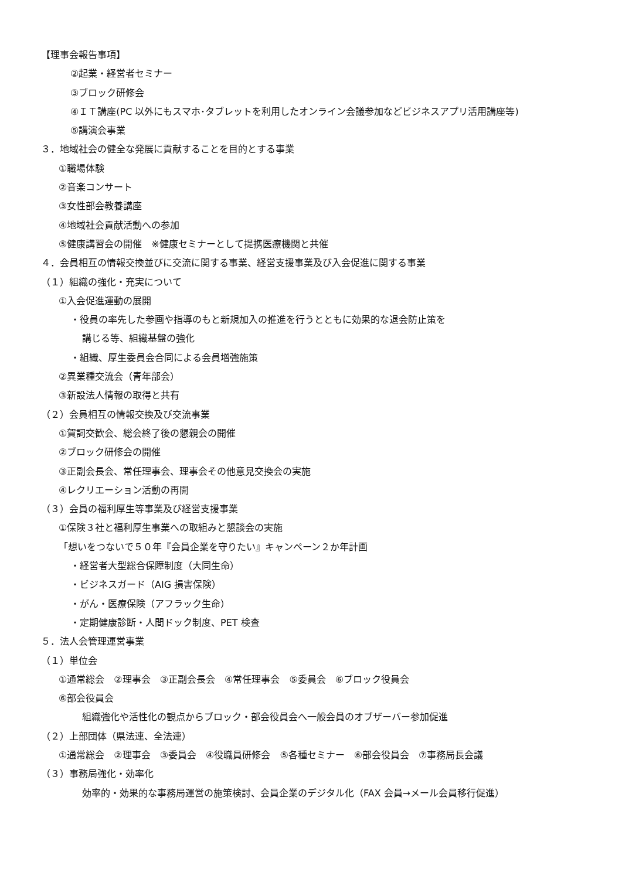【理事会報告事項】
②起業・経営者セミナー
③ブロック研修会
④ＩＴ講座(PC 以外にもスマホ･タブレットを利用したオンライン会議参加などビジネスアプリ活用講座等)
⑤講演会事業
３．地域社会の健全な発展に貢献することを目的とする事業
①職場体験
②音楽コンサート
③女性部会教養講座
④地域社会貢献活動への参加
⑤健康講習会の開催　※健康セミナーとして提携医療機関と共催
４．会員相互の情報交換並びに交流に関する事業、経営支援事業及び入会促進に関する事業
（１）組織の強化・充実について
①入会促進運動の展開
・役員の率先した参画や指導のもと新規加入の推進を行うとともに効果的な退会防止策を
講じる等、組織基盤の強化
・組織、厚生委員会合同による会員増強施策
②異業種交流会（青年部会）
③新設法人情報の取得と共有
（２）会員相互の情報交換及び交流事業
①賀詞交歓会、総会終了後の懇親会の開催
②ブロック研修会の開催
③正副会長会、常任理事会、理事会その他意見交換会の実施
④レクリエーション活動の再開
（３）会員の福利厚生等事業及び経営支援事業
①保険３社と福利厚生事業への取組みと懇談会の実施
「想いをつないで５０年『会員企業を守りたい』キャンペーン２か年計画
・経営者大型総合保障制度（大同生命）
・ビジネスガード（AIG 損害保険）
・がん・医療保険（アフラック生命）
・定期健康診断・人間ドック制度、PET 検査
５．法人会管理運営事業
（１）単位会
①通常総会　②理事会　③正副会長会　④常任理事会　⑤委員会　⑥ブロック役員会
⑥部会役員会
組織強化や活性化の観点からブロック・部会役員会へ一般会員のオブザーバー参加促進
（２）上部団体（県法連、全法連）
①通常総会　②理事会　③委員会　④役職員研修会　⑤各種セミナー　⑥部会役員会　⑦事務局長会議
（３）事務局強化・効率化
効率的・効果的な事務局運営の施策検討、会員企業のデジタル化（FAX 会員→メール会員移行促進）